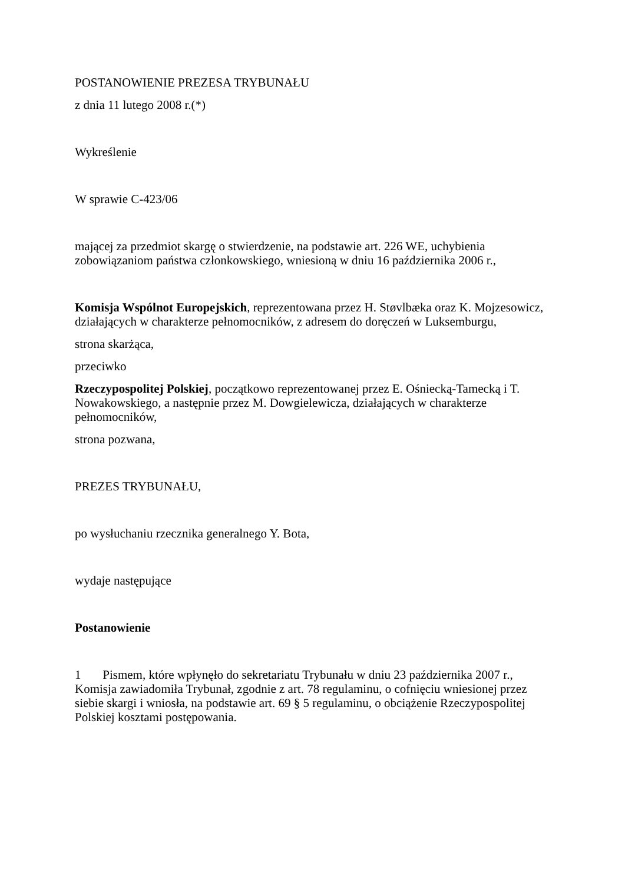POSTANOWIENIE PREZESA TRYBUNAŁU
z dnia 11 lutego 2008 r.(*)
Wykreślenie
W sprawie C‑423/06
mającej za przedmiot skargę o stwierdzenie, na podstawie art. 226 WE, uchybienia zobowiązaniom państwa członkowskiego, wniesioną w dniu 16 października 2006 r.,
Komisja Wspólnot Europejskich, reprezentowana przez H. Støvlbæka oraz K. Mojzesowicz, działających w charakterze pełnomocników, z adresem do doręczeń w Luksemburgu,
strona skarżąca,
przeciwko
Rzeczypospolitej Polskiej, początkowo reprezentowanej przez E. Ośniecką‑Tamecką i T. Nowakowskiego, a następnie przez M. Dowgielewicza, działających w charakterze pełnomocników,
strona pozwana,
PREZES TRYBUNAŁU,
po wysłuchaniu rzecznika generalnego Y. Bota,
wydaje następujące
Postanowienie
1 Pismem, które wpłynęło do sekretariatu Trybunału w dniu 23 października 2007 r., Komisja zawiadomiła Trybunał, zgodnie z art. 78 regulaminu, o cofnięciu wniesionej przez siebie skargi i wniosła, na podstawie art. 69 § 5 regulaminu, o obciążenie Rzeczypospolitej Polskiej kosztami postępowania.